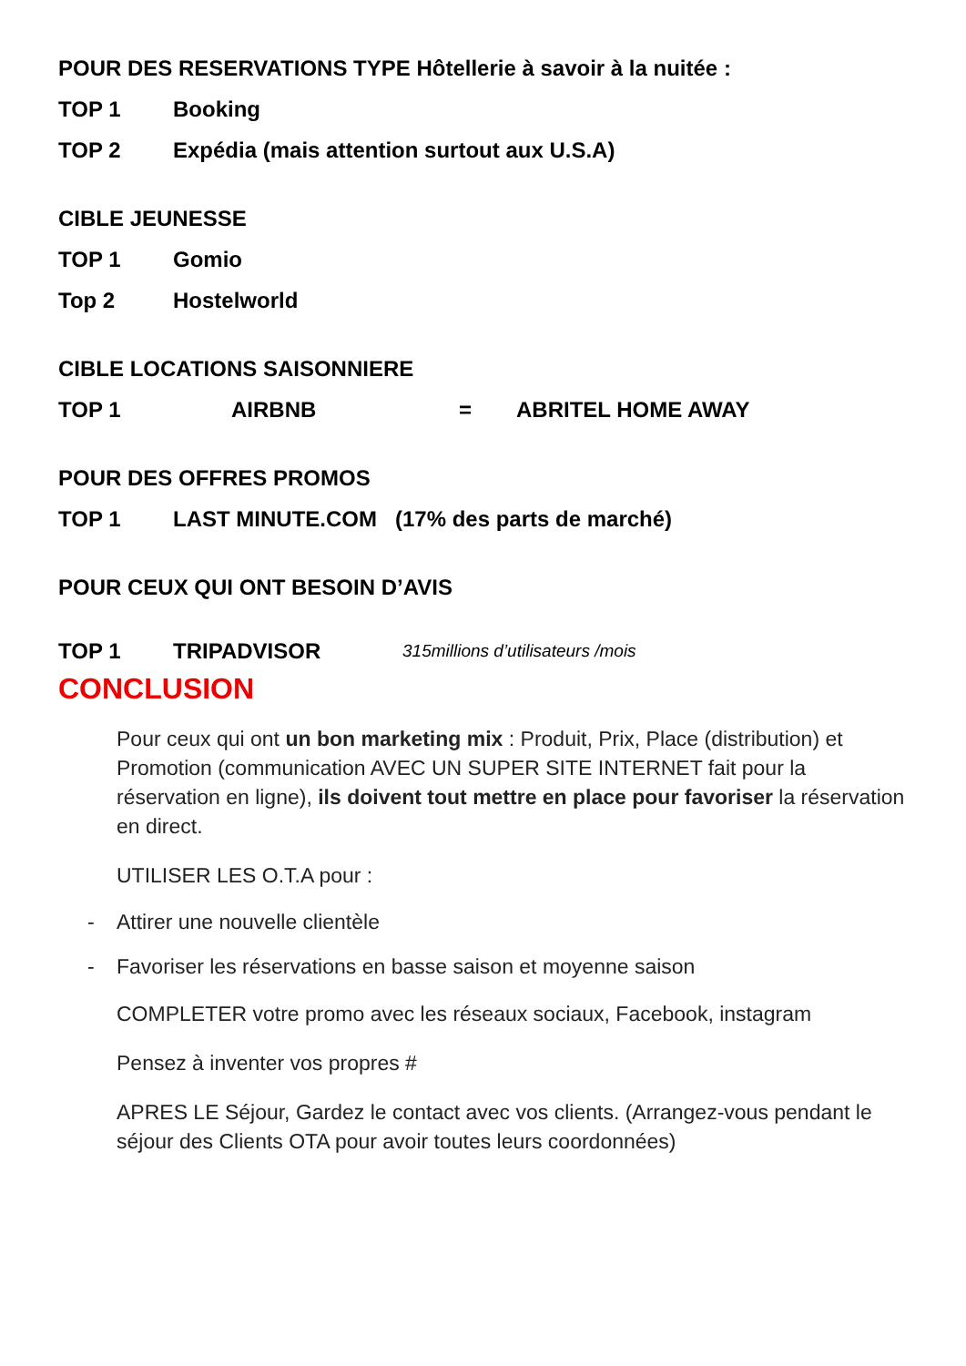POUR DES RESERVATIONS TYPE Hôtellerie à savoir à la nuitée :
TOP 1 Booking
TOP 2 Expédia (mais attention surtout aux U.S.A)
CIBLE JEUNESSE
TOP 1 Gomio
Top 2 Hostelworld
CIBLE LOCATIONS SAISONNIERE
TOP 1 AIRBNB = ABRITEL HOME AWAY
POUR DES OFFRES PROMOS
TOP 1 LAST MINUTE.COM (17% des parts de marché)
POUR CEUX QUI ONT BESOIN D’AVIS
TOP 1 TRIPADVISOR 315millions d’utilisateurs /mois
CONCLUSION
Pour ceux qui ont un bon marketing mix : Produit, Prix, Place (distribution) et Promotion (communication AVEC UN SUPER SITE INTERNET fait pour la réservation en ligne), ils doivent tout mettre en place pour favoriser la réservation en direct.
UTILISER LES O.T.A pour :
- Attirer une nouvelle clientèle
- Favoriser les réservations en basse saison et moyenne saison
COMPLETER votre promo avec les réseaux sociaux, Facebook, instagram
Pensez à inventer vos propres #
APRES LE Séjour, Gardez le contact avec vos clients. (Arrangez-vous pendant le séjour des Clients OTA pour avoir toutes leurs coordonnées)